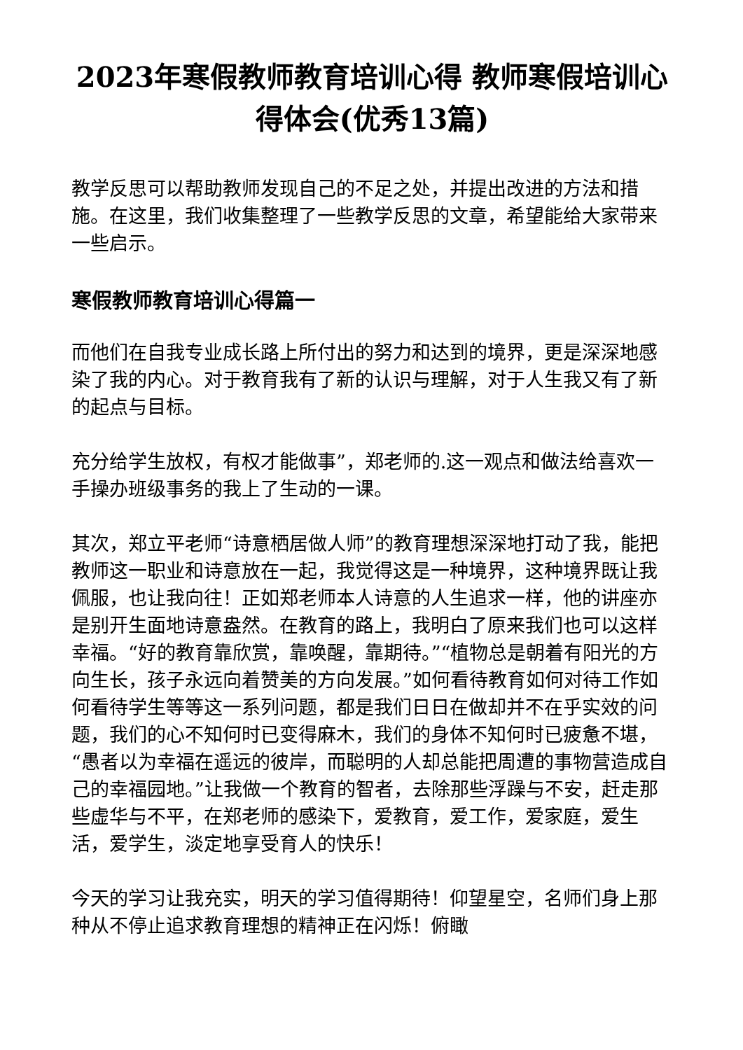2023年寒假教师教育培训心得 教师寒假培训心得体会(优秀13篇)
教学反思可以帮助教师发现自己的不足之处，并提出改进的方法和措施。在这里，我们收集整理了一些教学反思的文章，希望能给大家带来一些启示。
寒假教师教育培训心得篇一
而他们在自我专业成长路上所付出的努力和达到的境界，更是深深地感染了我的内心。对于教育我有了新的认识与理解，对于人生我又有了新的起点与目标。
充分给学生放权，有权才能做事”，郑老师的.这一观点和做法给喜欢一手操办班级事务的我上了生动的一课。
其次，郑立平老师“诗意栖居做人师”的教育理想深深地打动了我，能把教师这一职业和诗意放在一起，我觉得这是一种境界，这种境界既让我佩服，也让我向往！正如郑老师本人诗意的人生追求一样，他的讲座亦是别开生面地诗意盎然。在教育的路上，我明白了原来我们也可以这样幸福。“好的教育靠欣赏，靠唤醒，靠期待。”“植物总是朝着有阳光的方向生长，孩子永远向着赞美的方向发展。”如何看待教育如何对待工作如何看待学生等等这一系列问题，都是我们日日在做却并不在乎实效的问题，我们的心不知何时已变得麻木，我们的身体不知何时已疲惫不堪，“愚者以为幸福在遥远的彼岸，而聪明的人却总能把周遭的事物营造成自己的幸福园地。”让我做一个教育的智者，去除那些浮躁与不安，赶走那些虚华与不平，在郑老师的感染下，爱教育，爱工作，爱家庭，爱生活，爱学生，淡定地享受育人的快乐！
今天的学习让我充实，明天的学习值得期待！仰望星空，名师们身上那种从不停止追求教育理想的精神正在闪烁！俯瞰